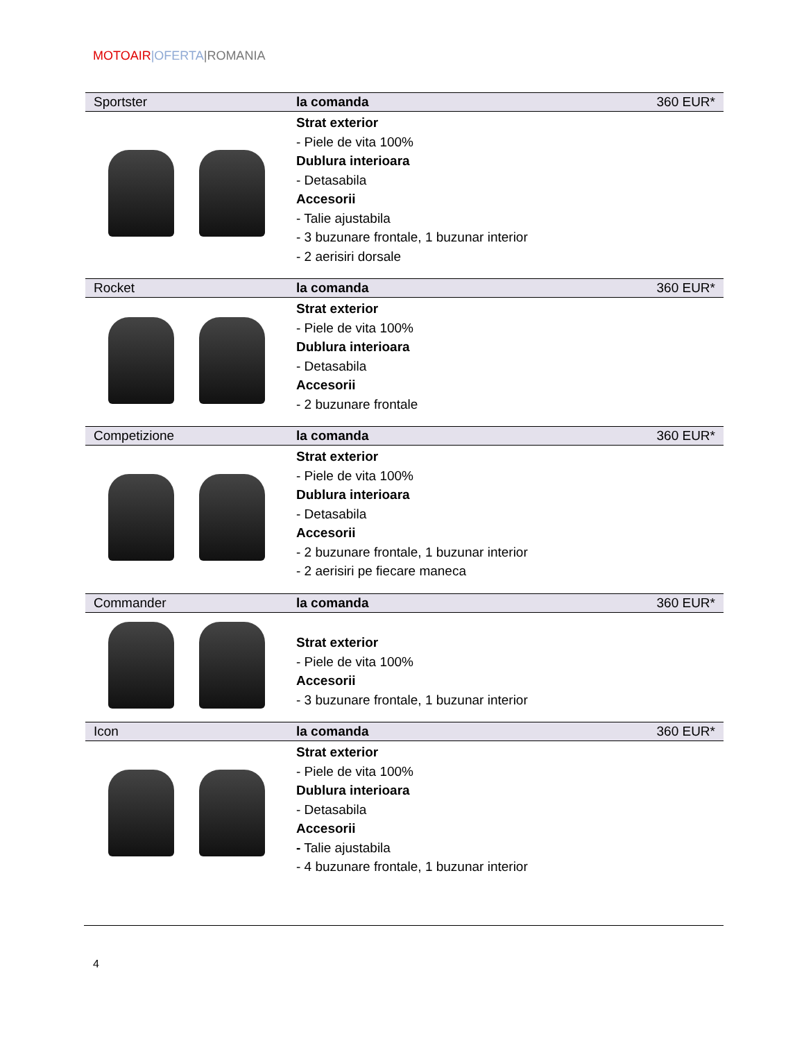MOTOAIR|OFERTA|ROMANIA
| Sportster | la comanda | 360 EUR* |
| | Strat exterior - Piele de vita 100% Dublura interioara - Detasabila Accesorii - Talie ajustabila - 3 buzunare frontale, 1 buzunar interior - 2 aerisiri dorsale | |
| Rocket | la comanda | 360 EUR* |
| | Strat exterior - Piele de vita 100% Dublura interioara - Detasabila Accesorii - 2 buzunare frontale | |
| Competizione | la comanda | 360 EUR* |
| | Strat exterior - Piele de vita 100% Dublura interioara - Detasabila Accesorii - 2 buzunare frontale, 1 buzunar interior - 2 aerisiri pe fiecare maneca | |
| Commander | la comanda | 360 EUR* |
| | Strat exterior - Piele de vita 100% Accesorii - 3 buzunare frontale, 1 buzunar interior | |
| Icon | la comanda | 360 EUR* |
| | Strat exterior - Piele de vita 100% Dublura interioara - Detasabila Accesorii - Talie ajustabila - 4 buzunare frontale, 1 buzunar interior | |
4